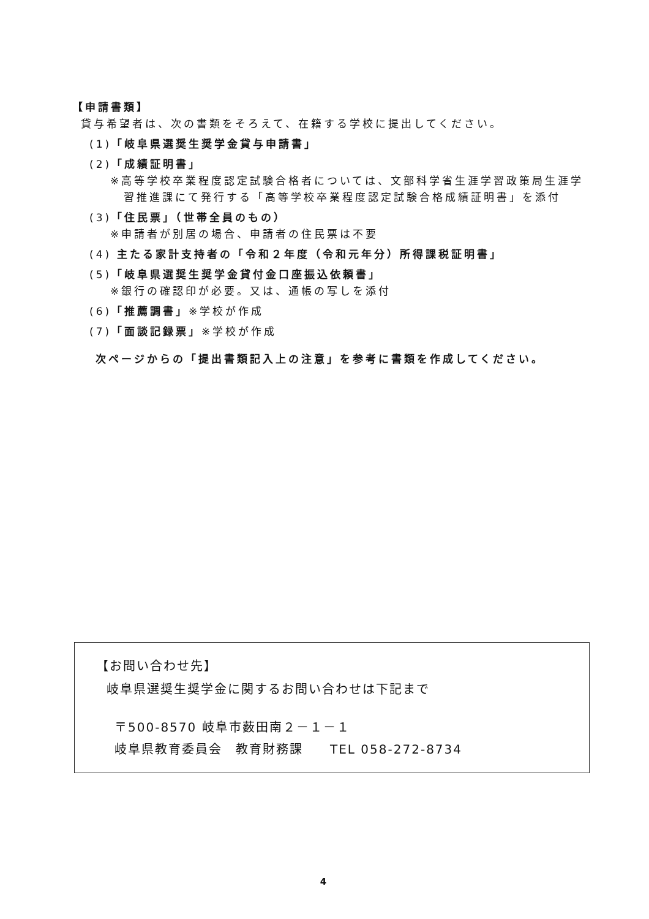【申請書類】
貸与希望者は、次の書類をそろえて、在籍する学校に提出してください。
(1)「岐阜県選奨生奨学金貸与申請書」
(2)「成績証明書」
※高等学校卒業程度認定試験合格者については、文部科学省生涯学習政策局生涯学習推進課にて発行する「高等学校卒業程度認定試験合格成績証明書」を添付
(3)「住民票」（世帯全員のもの）
※申請者が別居の場合、申請者の住民票は不要
(4) 主たる家計支持者の「令和２年度（令和元年分）所得課税証明書」
(5)「岐阜県選奨生奨学金貸付金口座振込依頼書」
※銀行の確認印が必要。又は、通帳の写しを添付
(6)「推薦調書」※学校が作成
(7)「面談記録票」※学校が作成
次ページからの「提出書類記入上の注意」を参考に書類を作成してください。
【お問い合わせ先】
岐阜県選奨生奨学金に関するお問い合わせは下記まで
〒500-8570 岐阜市薮田南２－１－１
岐阜県教育委員会　教育財務課　　TEL 058-272-8734
4